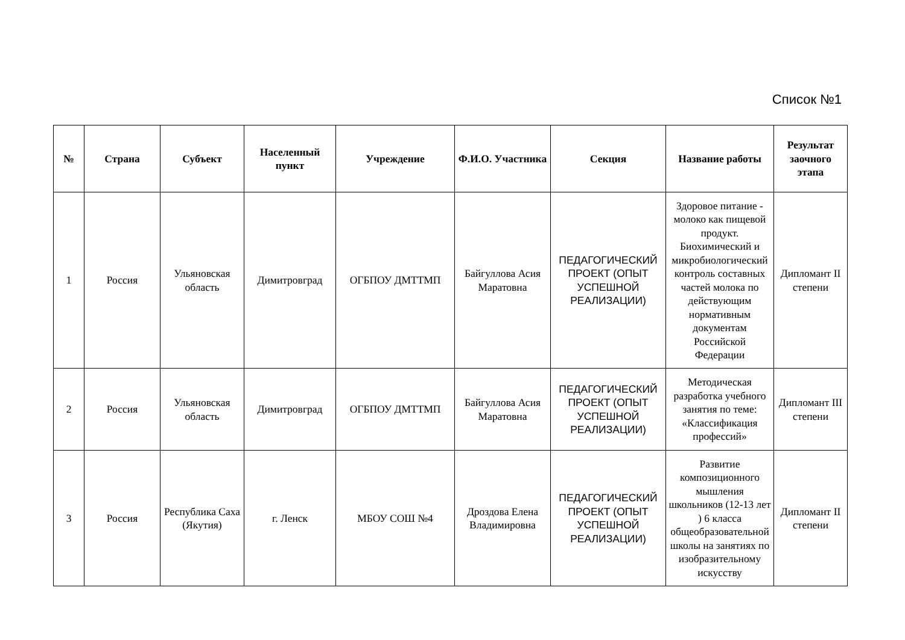Список №1
| № | Страна | Субъект | Населенный пункт | Учреждение | Ф.И.О. Участника | Секция | Название работы | Результат заочного этапа |
| --- | --- | --- | --- | --- | --- | --- | --- | --- |
| 1 | Россия | Ульяновская область | Димитровград | ОГБПОУ ДМТТМП | Байгуллова Асия Маратовна | ПЕДАГОГИЧЕСКИЙ ПРОЕКТ (ОПЫТ УСПЕШНОЙ РЕАЛИЗАЦИИ) | Здоровое питание - молоко как пищевой продукт. Биохимический и микробиологический контроль составных частей молока по действующим нормативным документам Российской Федерации | Дипломант II степени |
| 2 | Россия | Ульяновская область | Димитровград | ОГБПОУ ДМТТМП | Байгуллова Асия Маратовна | ПЕДАГОГИЧЕСКИЙ ПРОЕКТ (ОПЫТ УСПЕШНОЙ РЕАЛИЗАЦИИ) | Методическая разработка учебного занятия по теме: «Классификация профессий» | Дипломант III степени |
| 3 | Россия | Республика Саха (Якутия) | г. Ленск | МБОУ СОШ №4 | Дроздова Елена Владимировна | ПЕДАГОГИЧЕСКИЙ ПРОЕКТ (ОПЫТ УСПЕШНОЙ РЕАЛИЗАЦИИ) | Развитие композиционного мышления школьников (12-13 лет ) 6 класса общеобразовательной школы на занятиях по изобразительному искусству | Дипломант II степени |